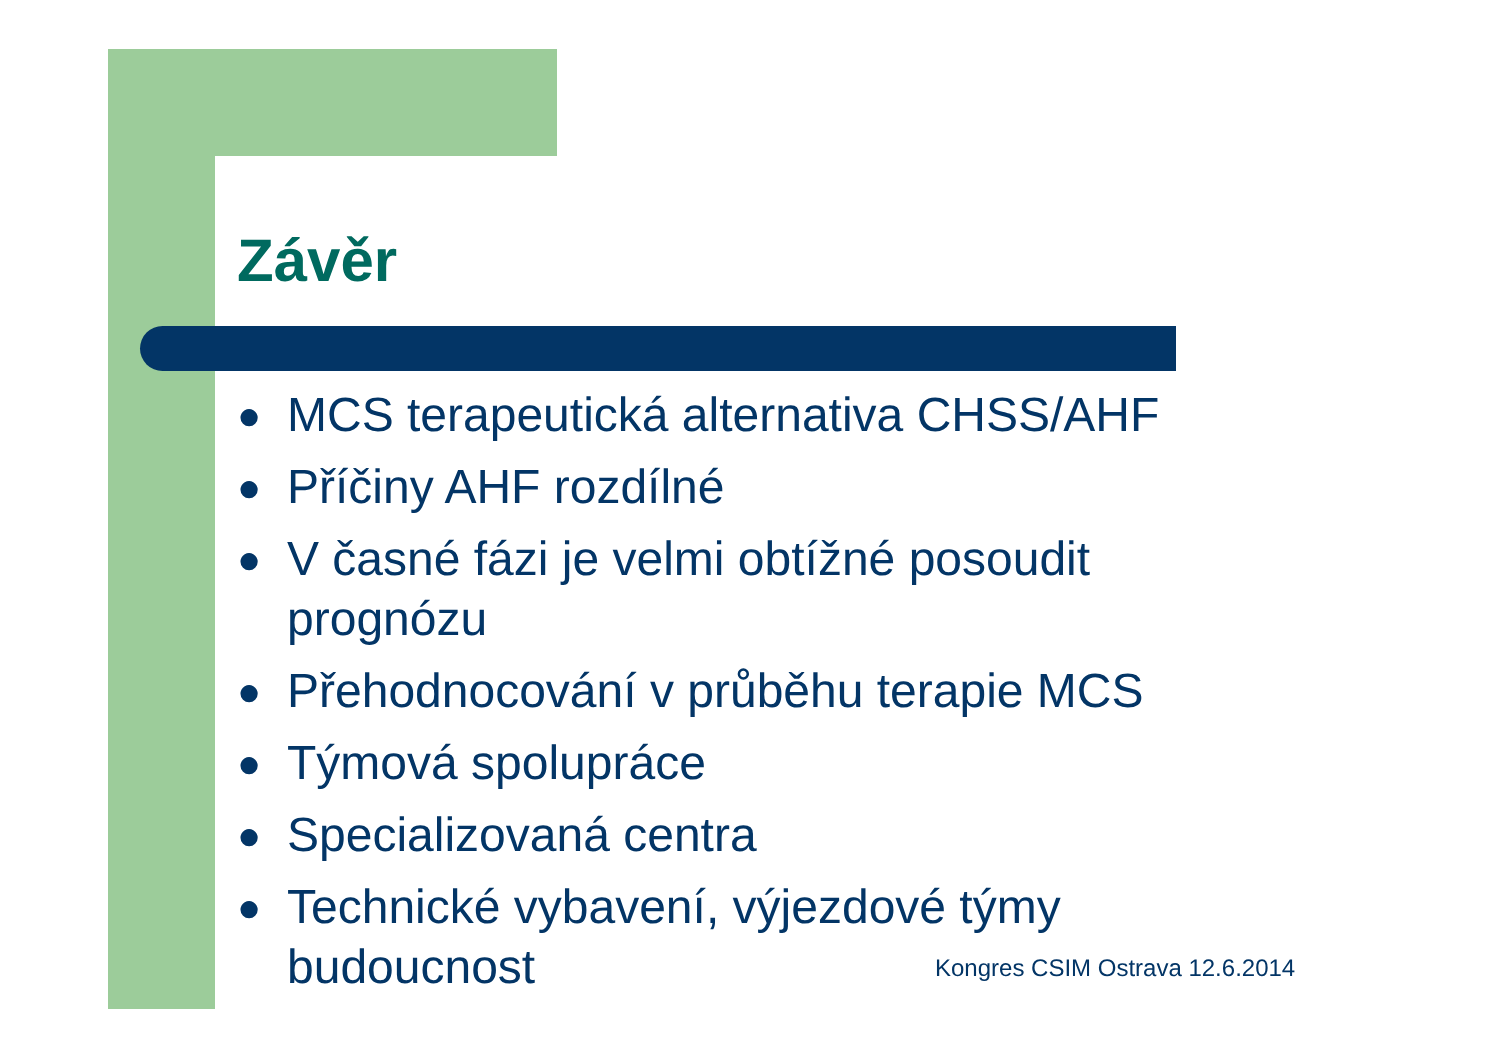Závěr
● MCS terapeutická alternativa CHSS/AHF
● Příčiny AHF rozdílné
● V časné fázi je velmi obtížné posoudit prognózu
● Přehodnocování v průběhu terapie MCS
● Týmová spolupráce
● Specializovaná centra
● Technické vybavení, výjezdové týmy budoucnost
Kongres CSIM Ostrava 12.6.2014